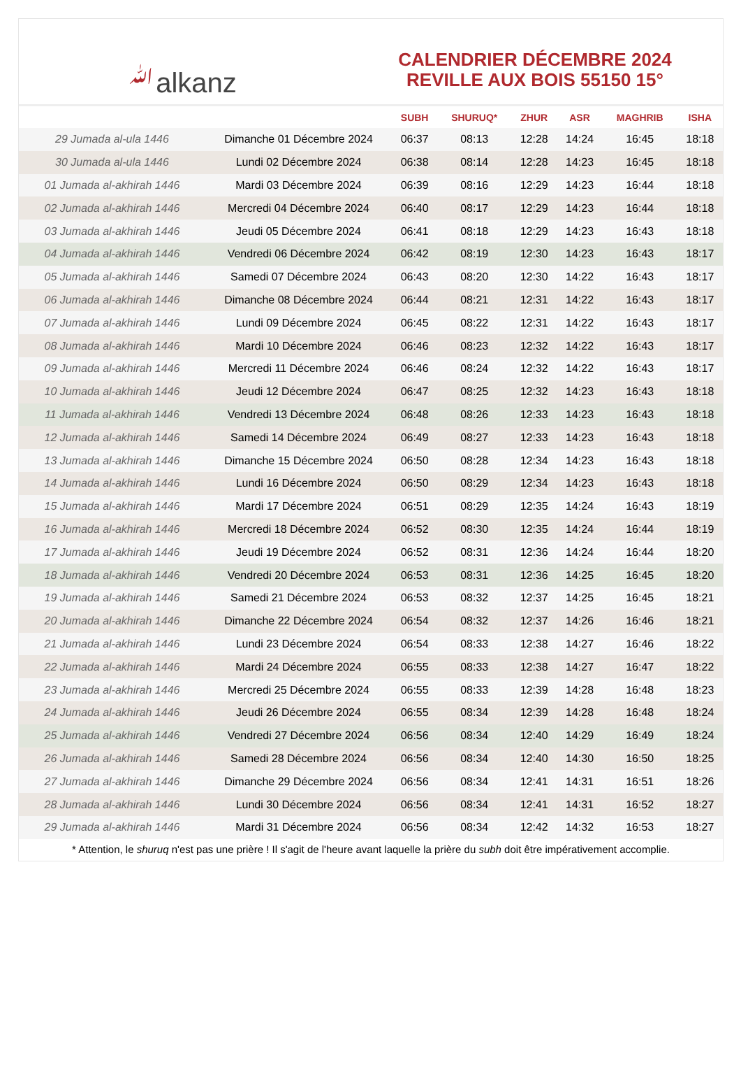ﷲalkanz
CALENDRIER DÉCEMBRE 2024
REVILLE AUX BOIS 55150 15°
| | | SUBH | SHURUQ* | ZHUR | ASR | MAGHRIB | ISHA |
| --- | --- | --- | --- | --- | --- | --- | --- |
| 29 Jumada al-ula 1446 | Dimanche 01 Décembre 2024 | 06:37 | 08:13 | 12:28 | 14:24 | 16:45 | 18:18 |
| 30 Jumada al-ula 1446 | Lundi 02 Décembre 2024 | 06:38 | 08:14 | 12:28 | 14:23 | 16:45 | 18:18 |
| 01 Jumada al-akhirah 1446 | Mardi 03 Décembre 2024 | 06:39 | 08:16 | 12:29 | 14:23 | 16:44 | 18:18 |
| 02 Jumada al-akhirah 1446 | Mercredi 04 Décembre 2024 | 06:40 | 08:17 | 12:29 | 14:23 | 16:44 | 18:18 |
| 03 Jumada al-akhirah 1446 | Jeudi 05 Décembre 2024 | 06:41 | 08:18 | 12:29 | 14:23 | 16:43 | 18:18 |
| 04 Jumada al-akhirah 1446 | Vendredi 06 Décembre 2024 | 06:42 | 08:19 | 12:30 | 14:23 | 16:43 | 18:17 |
| 05 Jumada al-akhirah 1446 | Samedi 07 Décembre 2024 | 06:43 | 08:20 | 12:30 | 14:22 | 16:43 | 18:17 |
| 06 Jumada al-akhirah 1446 | Dimanche 08 Décembre 2024 | 06:44 | 08:21 | 12:31 | 14:22 | 16:43 | 18:17 |
| 07 Jumada al-akhirah 1446 | Lundi 09 Décembre 2024 | 06:45 | 08:22 | 12:31 | 14:22 | 16:43 | 18:17 |
| 08 Jumada al-akhirah 1446 | Mardi 10 Décembre 2024 | 06:46 | 08:23 | 12:32 | 14:22 | 16:43 | 18:17 |
| 09 Jumada al-akhirah 1446 | Mercredi 11 Décembre 2024 | 06:46 | 08:24 | 12:32 | 14:22 | 16:43 | 18:17 |
| 10 Jumada al-akhirah 1446 | Jeudi 12 Décembre 2024 | 06:47 | 08:25 | 12:32 | 14:23 | 16:43 | 18:18 |
| 11 Jumada al-akhirah 1446 | Vendredi 13 Décembre 2024 | 06:48 | 08:26 | 12:33 | 14:23 | 16:43 | 18:18 |
| 12 Jumada al-akhirah 1446 | Samedi 14 Décembre 2024 | 06:49 | 08:27 | 12:33 | 14:23 | 16:43 | 18:18 |
| 13 Jumada al-akhirah 1446 | Dimanche 15 Décembre 2024 | 06:50 | 08:28 | 12:34 | 14:23 | 16:43 | 18:18 |
| 14 Jumada al-akhirah 1446 | Lundi 16 Décembre 2024 | 06:50 | 08:29 | 12:34 | 14:23 | 16:43 | 18:18 |
| 15 Jumada al-akhirah 1446 | Mardi 17 Décembre 2024 | 06:51 | 08:29 | 12:35 | 14:24 | 16:43 | 18:19 |
| 16 Jumada al-akhirah 1446 | Mercredi 18 Décembre 2024 | 06:52 | 08:30 | 12:35 | 14:24 | 16:44 | 18:19 |
| 17 Jumada al-akhirah 1446 | Jeudi 19 Décembre 2024 | 06:52 | 08:31 | 12:36 | 14:24 | 16:44 | 18:20 |
| 18 Jumada al-akhirah 1446 | Vendredi 20 Décembre 2024 | 06:53 | 08:31 | 12:36 | 14:25 | 16:45 | 18:20 |
| 19 Jumada al-akhirah 1446 | Samedi 21 Décembre 2024 | 06:53 | 08:32 | 12:37 | 14:25 | 16:45 | 18:21 |
| 20 Jumada al-akhirah 1446 | Dimanche 22 Décembre 2024 | 06:54 | 08:32 | 12:37 | 14:26 | 16:46 | 18:21 |
| 21 Jumada al-akhirah 1446 | Lundi 23 Décembre 2024 | 06:54 | 08:33 | 12:38 | 14:27 | 16:46 | 18:22 |
| 22 Jumada al-akhirah 1446 | Mardi 24 Décembre 2024 | 06:55 | 08:33 | 12:38 | 14:27 | 16:47 | 18:22 |
| 23 Jumada al-akhirah 1446 | Mercredi 25 Décembre 2024 | 06:55 | 08:33 | 12:39 | 14:28 | 16:48 | 18:23 |
| 24 Jumada al-akhirah 1446 | Jeudi 26 Décembre 2024 | 06:55 | 08:34 | 12:39 | 14:28 | 16:48 | 18:24 |
| 25 Jumada al-akhirah 1446 | Vendredi 27 Décembre 2024 | 06:56 | 08:34 | 12:40 | 14:29 | 16:49 | 18:24 |
| 26 Jumada al-akhirah 1446 | Samedi 28 Décembre 2024 | 06:56 | 08:34 | 12:40 | 14:30 | 16:50 | 18:25 |
| 27 Jumada al-akhirah 1446 | Dimanche 29 Décembre 2024 | 06:56 | 08:34 | 12:41 | 14:31 | 16:51 | 18:26 |
| 28 Jumada al-akhirah 1446 | Lundi 30 Décembre 2024 | 06:56 | 08:34 | 12:41 | 14:31 | 16:52 | 18:27 |
| 29 Jumada al-akhirah 1446 | Mardi 31 Décembre 2024 | 06:56 | 08:34 | 12:42 | 14:32 | 16:53 | 18:27 |
* Attention, le shuruq n'est pas une prière ! Il s'agit de l'heure avant laquelle la prière du subh doit être impérativement accomplie.